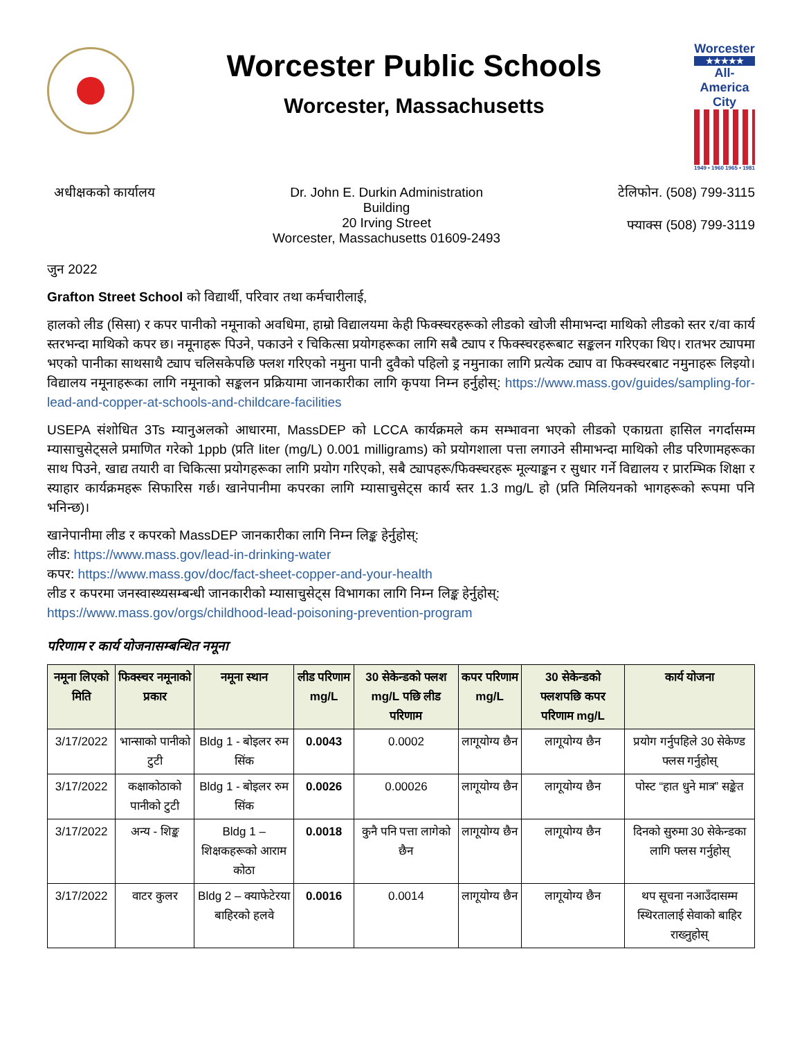Worcester Public Schools
Worcester, Massachusetts
Worcester
★★★★★
All-America City
1949 • 1960 1965 • 1981
अधीक्षकको कार्यालय Dr. John E. Durkin Administration
Building
20 Irving Street
Worcester, Massachusetts 01609-2493
टेलिफोन. (508) 799-3115
फ्याक्स (508) 799-3119
जुन 2022
Grafton Street School को विद्यार्थी, परिवार तथा कर्मचारीलाई,
हालको लीड (सिसा) र कपर पानीको नमूनाको अवधिमा, हाम्रो विद्यालयमा केही फिक्स्चरहरूको लीडको खोजी सीमाभन्दा माथिको लीडको स्तर र/वा कार्य स्तरभन्दा माथिको कपर छ। नमूनाहरू पिउने, पकाउने र चिकित्सा प्रयोगहरूका लागि सबै ट्याप र फिक्स्चरहरूबाट सङ्कलन गरिएका थिए। रातभर ट्यापमा भएको पानीका साथसाथै ट्याप चलिसकेपछि फ्लश गरिएको नमुना पानी दुवैको पहिलो ड्र नमुनाका लागि प्रत्येक ट्याप वा फिक्स्चरबाट नमुनाहरू लिइयो। विद्यालय नमूनाहरूका लागि नमूनाको सङ्कलन प्रक्रियामा जानकारीका लागि कृपया निम्न हर्नुहोस्: https://www.mass.gov/guides/sampling-for-lead-and-copper-at-schools-and-childcare-facilities
USEPA संशोधित 3Ts म्यानुअलको आधारमा, MassDEP को LCCA कार्यक्रमले कम सम्भावना भएको लीडको एकाग्रता हासिल नगर्दासम्म म्यासाचुसेट्सले प्रमाणित गरेको 1ppb (प्रति liter (mg/L) 0.001 milligrams) को प्रयोगशाला पत्ता लगाउने सीमाभन्दा माथिको लीड परिणामहरूका साथ पिउने, खाद्य तयारी वा चिकित्सा प्रयोगहरूका लागि प्रयोग गरिएको, सबै ट्यापहरू/फिक्स्चरहरू मूल्याङ्कन र सुधार गर्ने विद्यालय र प्रारम्भिक शिक्षा र स्याहार कार्यक्रमहरू सिफारिस गर्छ। खानेपानीमा कपरका लागि म्यासाचुसेट्स कार्य स्तर 1.3 mg/L हो (प्रति मिलियनको भागहरूको रूपमा पनि भनिन्छ)।
खानेपानीमा लीड र कपरको MassDEP जानकारीका लागि निम्न लिङ्क हेर्नुहोस्:
लीड: https://www.mass.gov/lead-in-drinking-water
कपर: https://www.mass.gov/doc/fact-sheet-copper-and-your-health
लीड र कपरमा जनस्वास्थ्यसम्बन्धी जानकारीको म्यासाचुसेट्स विभागका लागि निम्न लिङ्क हेर्नुहोस्:
https://www.mass.gov/orgs/childhood-lead-poisoning-prevention-program
परिणाम र कार्य योजनासम्बन्धित नमूना
| नमूना लिएको मिति | फिक्स्चर नमूनाको प्रकार | नमूना स्थान | लीड परिणाम mg/L | 30 सेकेन्डको फ्लश mg/L पछि लीड परिणाम | कपर परिणाम mg/L | 30 सेकेन्डको फ्लशपछि कपर परिणाम mg/L | कार्य योजना |
| --- | --- | --- | --- | --- | --- | --- | --- |
| 3/17/2022 | भान्साको पानीको टुटी | Bldg 1 - बोइलर रुम सिंक | 0.0043 | 0.0002 | लागूयोग्य छैन | लागूयोग्य छैन | प्रयोग गर्नुपहिले 30 सेकेण्ड फ्लस गर्नुहोस् |
| 3/17/2022 | कक्षाकोठाको पानीको टुटी | Bldg 1 - बोइलर रुम सिंक | 0.0026 | 0.00026 | लागूयोग्य छैन | लागूयोग्य छैन | पोस्ट “हात धुने मात्र” सङ्केत |
| 3/17/2022 | अन्य - शिङ्क | Bldg 1 – शिक्षकहरूको आराम कोठा | 0.0018 | कुनै पनि पत्ता लागेको छैन | लागूयोग्य छैन | लागूयोग्य छैन | दिनको सुरुमा 30 सेकेन्डका लागि फ्लस गर्नुहोस् |
| 3/17/2022 | वाटर कुलर | Bldg 2 – क्याफेटेरया बाहिरको हलवे | 0.0016 | 0.0014 | लागूयोग्य छैन | लागूयोग्य छैन | थप सूचना नआउँदासम्म स्थिरतालाई सेवाको बाहिर राख्नुहोस् |